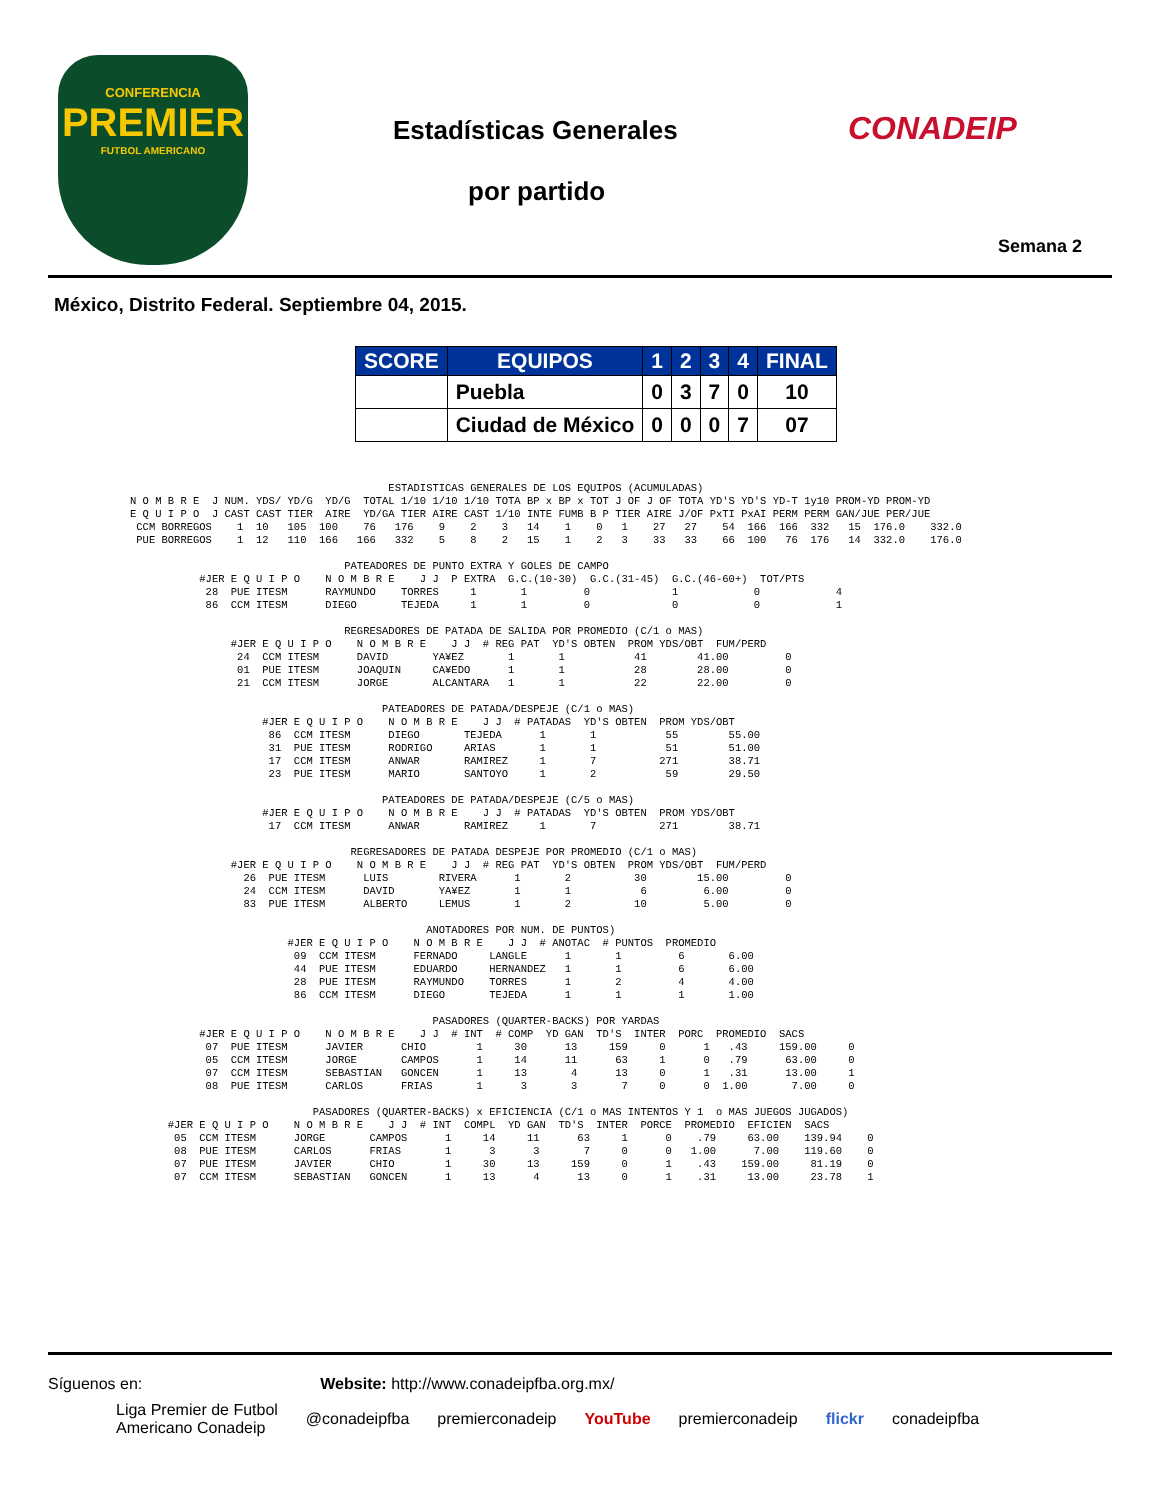CONFERENCIA
PREMIER
FUTBOL AMERICANO
Estadísticas Generales
por partido
CONADEIP
Semana 2
México, Distrito Federal. Septiembre 04, 2015.
| SCORE | EQUIPOS | 1 | 2 | 3 | 4 | FINAL |
| --- | --- | --- | --- | --- | --- | --- |
| | Puebla | 0 | 3 | 7 | 0 | 10 |
| | Ciudad de México | 0 | 0 | 0 | 7 | 07 |
                                         ESTADISTICAS GENERALES DE LOS EQUIPOS (ACUMULADAS)
N O M B R E  J NUM. YDS/ YD/G  YD/G  TOTAL 1/10 1/10 1/10 TOTA BP x BP x TOT J OF J OF TOTA YD'S YD'S YD-T 1y10 PROM-YD PROM-YD
E Q U I P O  J CAST CAST TIER  AIRE  YD/GA TIER AIRE CAST 1/10 INTE FUMB B P TIER AIRE J/OF PxTI PxAI PERM PERM GAN/JUE PER/JUE
 CCM BORREGOS    1  10   105  100    76   176    9    2    3   14    1    0   1    27   27    54  166  166  332   15  176.0    332.0
 PUE BORREGOS    1  12   110  166   166   332    5    8    2   15    1    2   3    33   33    66  100   76  176   14  332.0    176.0

                                  PATEADORES DE PUNTO EXTRA Y GOLES DE CAMPO
           #JER E Q U I P O    N O M B R E    J J  P EXTRA  G.C.(10-30)  G.C.(31-45)  G.C.(46-60+)  TOT/PTS
            28  PUE ITESM      RAYMUNDO    TORRES     1       1         0             1            0            4
            86  CCM ITESM      DIEGO       TEJEDA     1       1         0             0            0            1

                                  REGRESADORES DE PATADA DE SALIDA POR PROMEDIO (C/1 o MAS)
                #JER E Q U I P O    N O M B R E    J J  # REG PAT  YD'S OBTEN  PROM YDS/OBT  FUM/PERD
                 24  CCM ITESM      DAVID       YA¥EZ       1       1           41        41.00         0
                 01  PUE ITESM      JOAQUIN     CA¥EDO      1       1           28        28.00         0
                 21  CCM ITESM      JORGE       ALCANTARA   1       1           22        22.00         0

                                        PATEADORES DE PATADA/DESPEJE (C/1 o MAS)
                     #JER E Q U I P O    N O M B R E    J J  # PATADAS  YD'S OBTEN  PROM YDS/OBT
                      86  CCM ITESM      DIEGO       TEJEDA      1       1           55        55.00
                      31  PUE ITESM      RODRIGO     ARIAS       1       1           51        51.00
                      17  CCM ITESM      ANWAR       RAMIREZ     1       7          271        38.71
                      23  PUE ITESM      MARIO       SANTOYO     1       2           59        29.50

                                        PATEADORES DE PATADA/DESPEJE (C/5 o MAS)
                     #JER E Q U I P O    N O M B R E    J J  # PATADAS  YD'S OBTEN  PROM YDS/OBT
                      17  CCM ITESM      ANWAR       RAMIREZ     1       7          271        38.71

                                   REGRESADORES DE PATADA DESPEJE POR PROMEDIO (C/1 o MAS)
                #JER E Q U I P O    N O M B R E    J J  # REG PAT  YD'S OBTEN  PROM YDS/OBT  FUM/PERD
                  26  PUE ITESM      LUIS        RIVERA      1       2          30        15.00         0
                  24  CCM ITESM      DAVID       YA¥EZ       1       1           6         6.00         0
                  83  PUE ITESM      ALBERTO     LEMUS       1       2          10         5.00         0

                                               ANOTADORES POR NUM. DE PUNTOS)
                         #JER E Q U I P O    N O M B R E    J J  # ANOTAC  # PUNTOS  PROMEDIO
                          09  CCM ITESM      FERNADO     LANGLE      1       1         6       6.00
                          44  PUE ITESM      EDUARDO     HERNANDEZ   1       1         6       6.00
                          28  PUE ITESM      RAYMUNDO    TORRES      1       2         4       4.00
                          86  CCM ITESM      DIEGO       TEJEDA      1       1         1       1.00

                                                PASADORES (QUARTER-BACKS) POR YARDAS
           #JER E Q U I P O    N O M B R E    J J  # INT  # COMP  YD GAN  TD'S  INTER  PORC  PROMEDIO  SACS
            07  PUE ITESM      JAVIER      CHIO        1     30      13     159     0      1   .43     159.00     0
            05  CCM ITESM      JORGE       CAMPOS      1     14      11      63     1      0   .79      63.00     0
            07  CCM ITESM      SEBASTIAN   GONCEN      1     13       4      13     0      1   .31      13.00     1
            08  PUE ITESM      CARLOS      FRIAS       1      3       3       7     0      0  1.00       7.00     0

                             PASADORES (QUARTER-BACKS) x EFICIENCIA (C/1 o MAS INTENTOS Y 1  o MAS JUEGOS JUGADOS)
      #JER E Q U I P O    N O M B R E    J J  # INT  COMPL  YD GAN  TD'S  INTER  PORCE  PROMEDIO  EFICIEN  SACS
       05  CCM ITESM      JORGE       CAMPOS      1     14     11      63     1      0    .79     63.00    139.94    0
       08  PUE ITESM      CARLOS      FRIAS       1      3      3       7     0      0   1.00      7.00    119.60    0
       07  PUE ITESM      JAVIER      CHIO        1     30     13     159     0      1    .43    159.00     81.19    0
       07  CCM ITESM      SEBASTIAN   GONCEN      1     13      4      13     0      1    .31     13.00     23.78    1
Síguenos en: Website: http://www.conadeipfba.org.mx/
Liga Premier de Futbol
Americano Conadeip @conadeipfba premierconadeip YouTube premierconadeip flickr conadeipfba